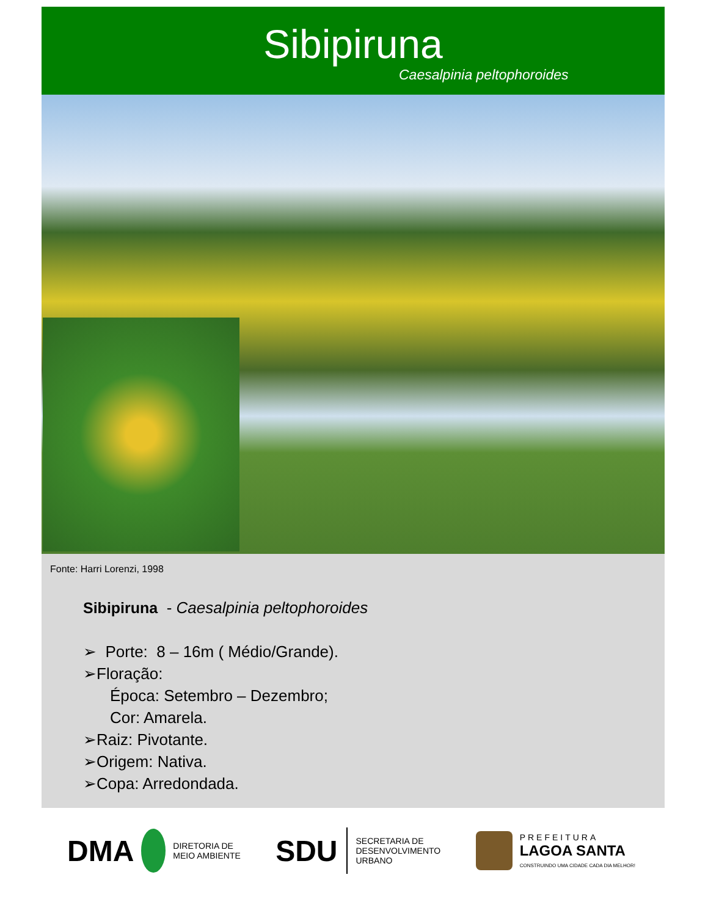Sibipiruna
Caesalpinia peltophoroides
Fonte: Harri Lorenzi, 1998
Sibipiruna - Caesalpinia peltophoroides
➢ Porte: 8 – 16m ( Médio/Grande).
➢Floração:
Época: Setembro – Dezembro;
Cor: Amarela.
➢Raiz: Pivotante.
➢Origem: Nativa.
➢Copa: Arredondada.
DMA DIRETORIA DE
MEIO AMBIENTE
SDU SECRETARIA DE
DESENVOLVIMENTO
URBANO
PREFEITURA
LAGOA SANTA
CONSTRUINDO UMA CIDADE CADA DIA MELHOR!